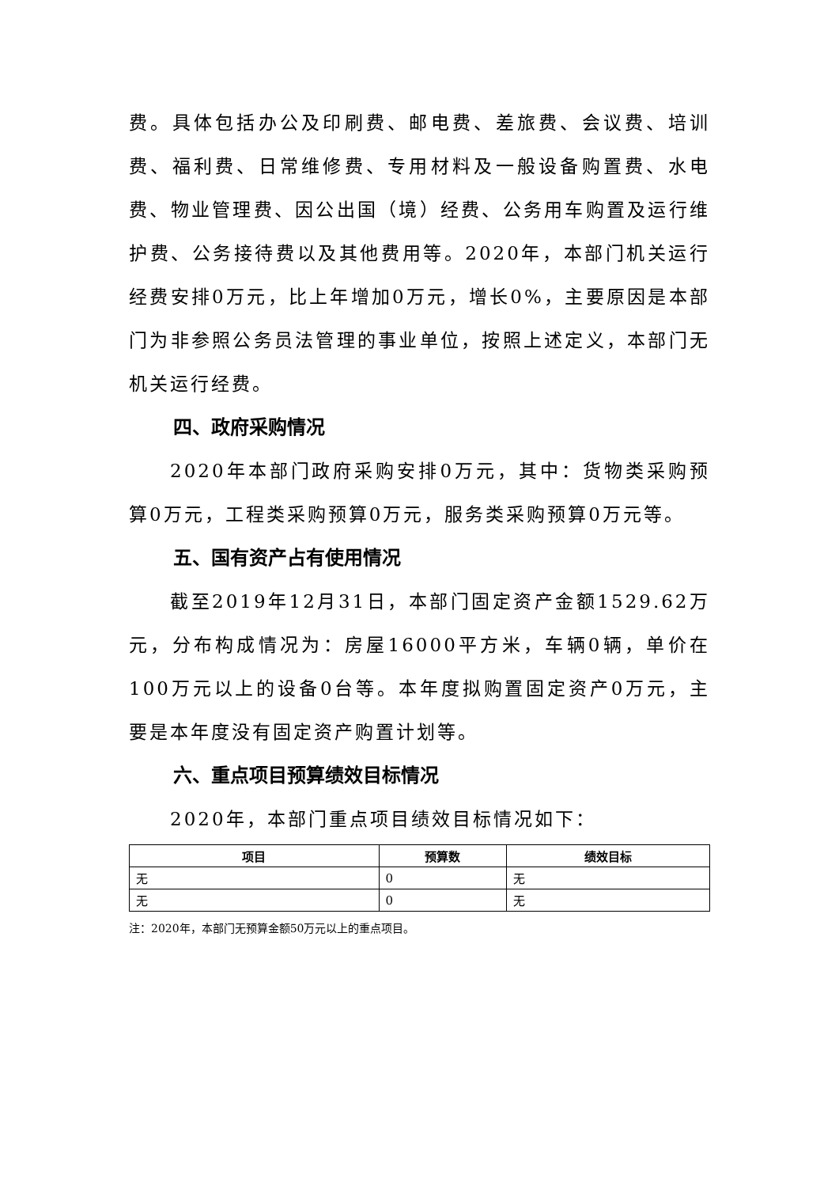费。具体包括办公及印刷费、邮电费、差旅费、会议费、培训费、福利费、日常维修费、专用材料及一般设备购置费、水电费、物业管理费、因公出国（境）经费、公务用车购置及运行维护费、公务接待费以及其他费用等。2020年，本部门机关运行经费安排0万元，比上年增加0万元，增长0%，主要原因是本部门为非参照公务员法管理的事业单位，按照上述定义，本部门无机关运行经费。
四、政府采购情况
2020年本部门政府采购安排0万元，其中：货物类采购预算0万元，工程类采购预算0万元，服务类采购预算0万元等。
五、国有资产占有使用情况
截至2019年12月31日，本部门固定资产金额1529.62万元，分布构成情况为：房屋16000平方米，车辆0辆，单价在100万元以上的设备0台等。本年度拟购置固定资产0万元，主要是本年度没有固定资产购置计划等。
六、重点项目预算绩效目标情况
2020年，本部门重点项目绩效目标情况如下：
| 项目 | 预算数 | 绩效目标 |
| --- | --- | --- |
| 无 | 0 | 无 |
| 无 | 0 | 无 |
注：2020年，本部门无预算金额50万元以上的重点项目。